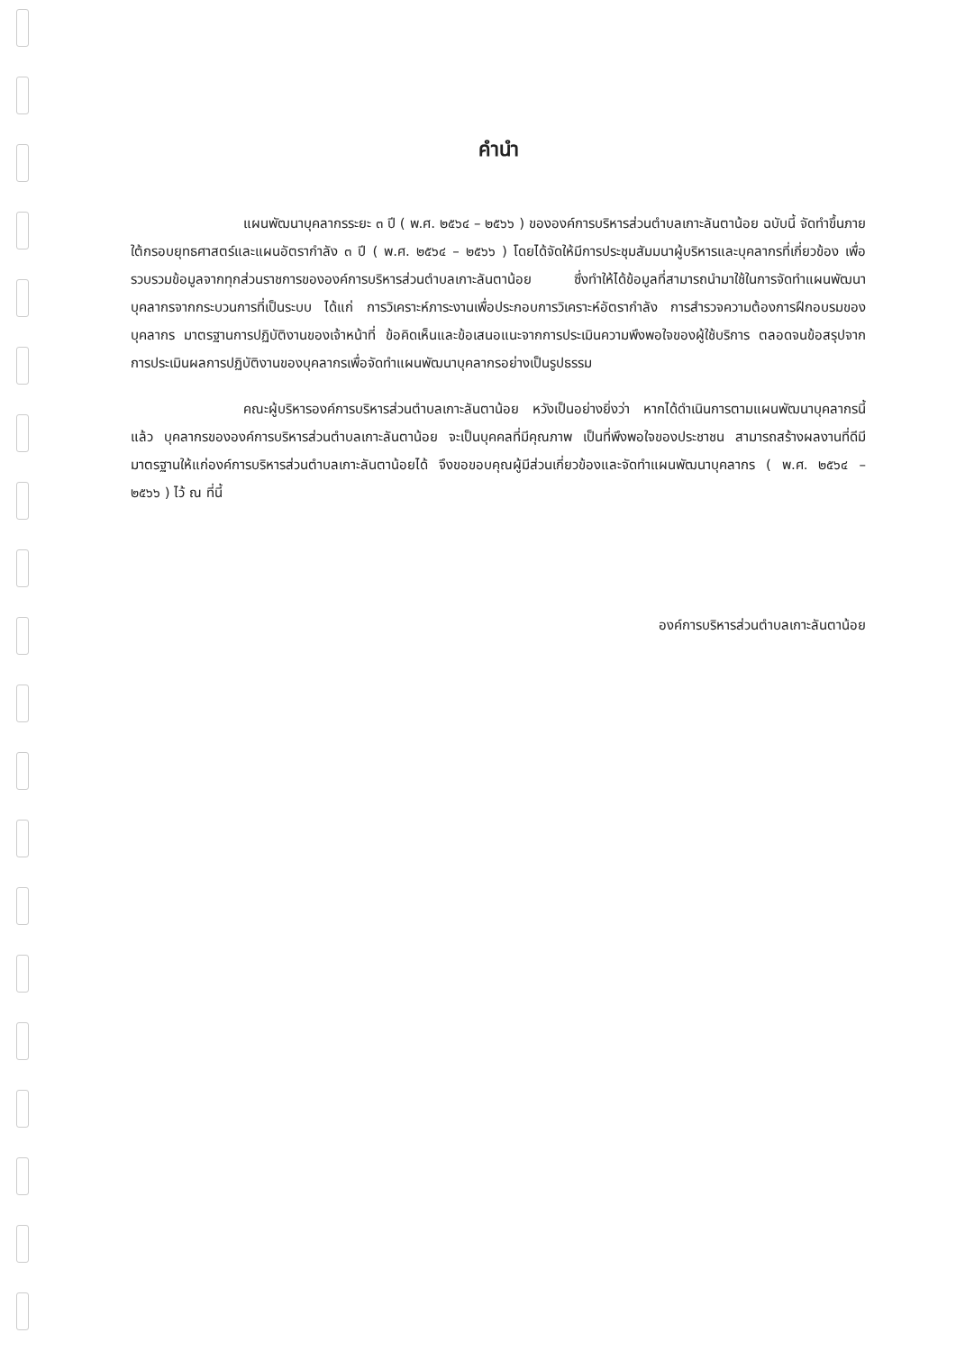คำนำ
แผนพัฒนาบุคลากรระยะ ๓ ปี ( พ.ศ. ๒๕๖๔ – ๒๕๖๖ ) ขององค์การบริหารส่วนตำบลเกาะลันตาน้อย ฉบับนี้ จัดทำขึ้นภายใต้กรอบยุทธศาสตร์และแผนอัตรากำลัง ๓ ปี ( พ.ศ. ๒๕๖๔ – ๒๕๖๖ ) โดยได้จัดให้มีการประชุมสัมมนาผู้บริหารและบุคลากรที่เกี่ยวข้อง เพื่อรวบรวมข้อมูลจากทุกส่วนราชการขององค์การบริหารส่วนตำบลเกาะลันตาน้อย ซึ่งทำให้ได้ข้อมูลที่สามารถนำมาใช้ในการจัดทำแผนพัฒนาบุคลากรจากกระบวนการที่เป็นระบบ ได้แก่ การวิเคราะห์ภาระงานเพื่อประกอบการวิเคราะห์อัตรากำลัง การสำรวจความต้องการฝึกอบรมของบุคลากร มาตรฐานการปฏิบัติงานของเจ้าหน้าที่ ข้อคิดเห็นและข้อเสนอแนะจากการประเมินความพึงพอใจของผู้ใช้บริการ ตลอดจนข้อสรุปจากการประเมินผลการปฏิบัติงานของบุคลากรเพื่อจัดทำแผนพัฒนาบุคลากรอย่างเป็นรูปธรรม
คณะผู้บริหารองค์การบริหารส่วนตำบลเกาะลันตาน้อย หวังเป็นอย่างยิ่งว่า หากได้ดำเนินการตามแผนพัฒนาบุคลากรนี้แล้ว บุคลากรขององค์การบริหารส่วนตำบลเกาะลันตาน้อย จะเป็นบุคคลที่มีคุณภาพ เป็นที่พึงพอใจของประชาชน สามารถสร้างผลงานที่ดีมีมาตรฐานให้แก่องค์การบริหารส่วนตำบลเกาะลันตาน้อยได้ จึงขอขอบคุณผู้มีส่วนเกี่ยวข้องและจัดทำแผนพัฒนาบุคลากร ( พ.ศ. ๒๕๖๔ – ๒๕๖๖ ) ไว้ ณ ที่นี้
องค์การบริหารส่วนตำบลเกาะลันตาน้อย